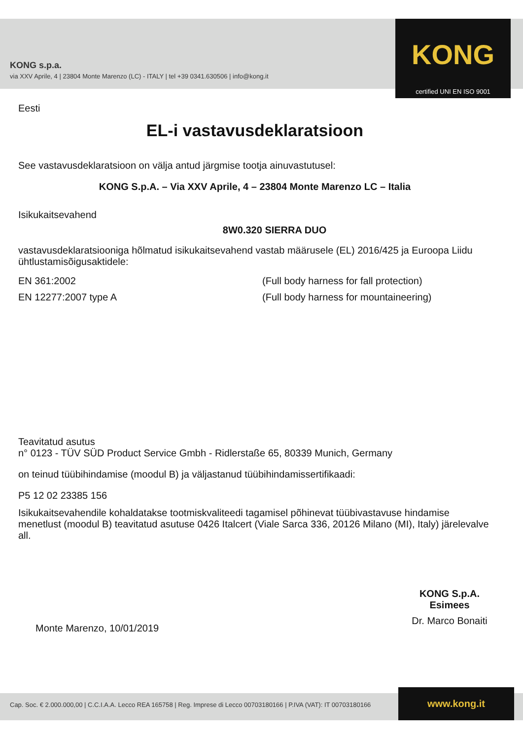KONG s.p.a.
via XXV Aprile, 4 | 23804 Monte Marenzo (LC) - ITALY | tel +39 0341.630506 | info@kong.it
KONG
certified UNI EN ISO 9001
Eesti
EL-i vastavusdeklaratsioon
See vastavusdeklaratsioon on välja antud järgmise tootja ainuvastutusel:
KONG S.p.A. – Via XXV Aprile, 4 – 23804 Monte Marenzo LC – Italia
Isikukaitsevahend
8W0.320 SIERRA DUO
vastavusdeklaratsiooniga hõlmatud isikukaitsevahend vastab määrusele (EL) 2016/425 ja Euroopa Liidu ühtlustamisõigusaktidele:
EN 361:2002 (Full body harness for fall protection)
EN 12277:2007 type A (Full body harness for mountaineering)
Teavitatud asutus
n° 0123 - TÜV SÜD Product Service Gmbh - Ridlerstaße 65, 80339 Munich, Germany
on teinud tüübihindamise (moodul B) ja väljastanud tüübihindamissertifikaadi:
P5 12 02 23385 156
Isikukaitsevahendile kohaldatakse tootmiskvaliteedi tagamisel põhinevat tüübivastavuse hindamise menetlust (moodul B) teavitatud asutuse 0426 Italcert (Viale Sarca 336, 20126 Milano (MI), Italy) järelevalve all.
Monte Marenzo, 10/01/2019
KONG S.p.A.
Esimees
Dr. Marco Bonaiti
Cap. Soc. € 2.000.000,00 | C.C.I.A.A. Lecco REA 165758 | Reg. Imprese di Lecco 00703180166 | P.IVA (VAT): IT 00703180166 www.kong.it